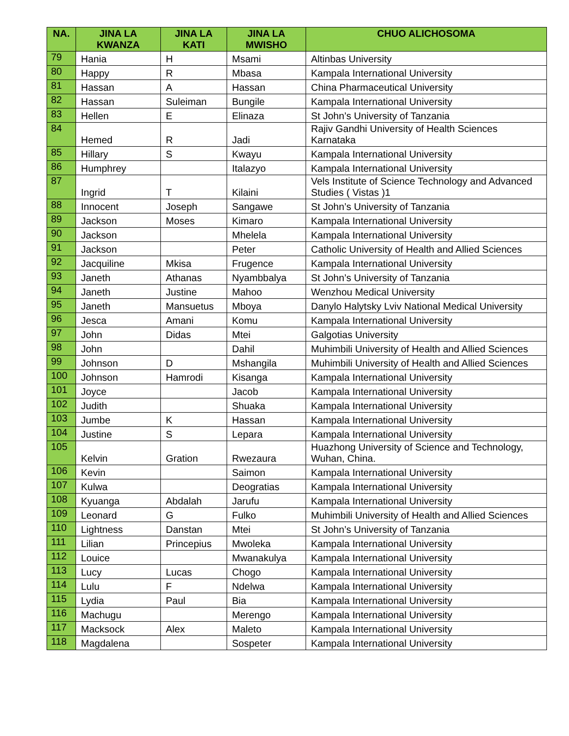| NA. | JINA LA KWANZA | JINA LA KATI | JINA LA MWISHO | CHUO ALICHOSOMA |
| --- | --- | --- | --- | --- |
| 79 | Hania | H | Msami | Altinbas University |
| 80 | Happy | R | Mbasa | Kampala International University |
| 81 | Hassan | A | Hassan | China Pharmaceutical University |
| 82 | Hassan | Suleiman | Bungile | Kampala International University |
| 83 | Hellen | E | Elinaza | St John’s University of Tanzania |
| 84 | Hemed | R | Jadi | Rajiv Gandhi University of Health Sciences Karnataka |
| 85 | Hillary | S | Kwayu | Kampala International University |
| 86 | Humphrey | | Italazyo | Kampala International University |
| 87 | Ingrid | T | Kilaini | Vels Institute of Science Technology and Advanced Studies ( Vistas )1 |
| 88 | Innocent | Joseph | Sangawe | St John’s University of Tanzania |
| 89 | Jackson | Moses | Kimaro | Kampala International University |
| 90 | Jackson | | Mhelela | Kampala International University |
| 91 | Jackson | | Peter | Catholic University of Health and Allied Sciences |
| 92 | Jacquiline | Mkisa | Frugence | Kampala International University |
| 93 | Janeth | Athanas | Nyambbalya | St John’s University of Tanzania |
| 94 | Janeth | Justine | Mahoo | Wenzhou Medical University |
| 95 | Janeth | Mansuetus | Mboya | Danylo Halytsky Lviv National Medical University |
| 96 | Jesca | Amani | Komu | Kampala International University |
| 97 | John | Didas | Mtei | Galgotias University |
| 98 | John | | Dahil | Muhimbili University of Health and Allied Sciences |
| 99 | Johnson | D | Mshangila | Muhimbili University of Health and Allied Sciences |
| 100 | Johnson | Hamrodi | Kisanga | Kampala International University |
| 101 | Joyce | | Jacob | Kampala International University |
| 102 | Judith | | Shuaka | Kampala International University |
| 103 | Jumbe | K | Hassan | Kampala International University |
| 104 | Justine | S | Lepara | Kampala International University |
| 105 | Kelvin | Gration | Rwezaura | Huazhong University of Science and Technology, Wuhan, China. |
| 106 | Kevin | | Saimon | Kampala International University |
| 107 | Kulwa | | Deogratias | Kampala International University |
| 108 | Kyuanga | Abdalah | Jarufu | Kampala International University |
| 109 | Leonard | G | Fulko | Muhimbili University of Health and Allied Sciences |
| 110 | Lightness | Danstan | Mtei | St John’s University of Tanzania |
| 111 | Lilian | Princepius | Mwoleka | Kampala International University |
| 112 | Louice | | Mwanakulya | Kampala International University |
| 113 | Lucy | Lucas | Chogo | Kampala International University |
| 114 | Lulu | F | Ndelwa | Kampala International University |
| 115 | Lydia | Paul | Bia | Kampala International University |
| 116 | Machugu | | Merengo | Kampala International University |
| 117 | Macksock | Alex | Maleto | Kampala International University |
| 118 | Magdalena | | Sospeter | Kampala International University |